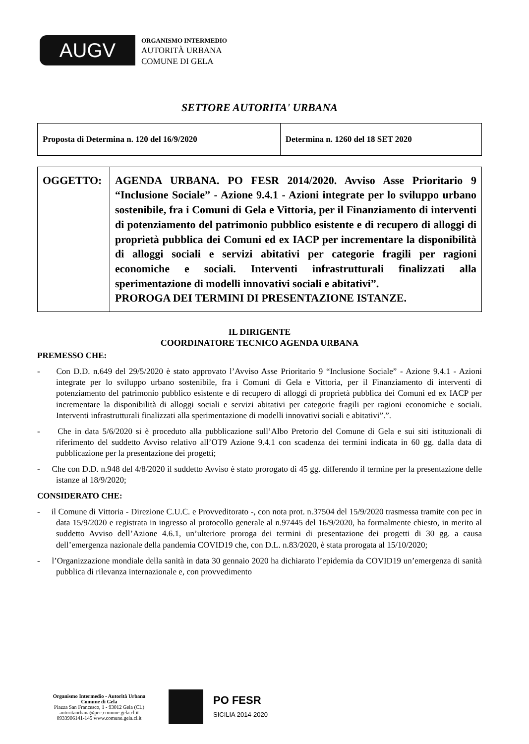AUGV
ORGANISMO INTERMEDIO
AUTORITÀ URBANA
COMUNE DI GELA
SETTORE AUTORITA' URBANA
| Proposta di Determina n. 120 del 16/9/2020 | Determina n. 1260 del 18 SET 2020 |
| OGGETTO: | AGENDA URBANA. PO FESR 2014/2020. Avviso Asse Prioritario 9 “Inclusione Sociale” - Azione 9.4.1 - Azioni integrate per lo sviluppo urbano sostenibile, fra i Comuni di Gela e Vittoria, per il Finanziamento di interventi di potenziamento del patrimonio pubblico esistente e di recupero di alloggi di proprietà pubblica dei Comuni ed ex IACP per incrementare la disponibilità di alloggi sociali e servizi abitativi per categorie fragili per ragioni economiche e sociali. Interventi infrastrutturali finalizzati alla sperimentazione di modelli innovativi sociali e abitativi”. PROROGA DEI TERMINI DI PRESENTAZIONE ISTANZE. |
IL DIRIGENTE
COORDINATORE TECNICO AGENDA URBANA
PREMESSO CHE:
- Con D.D. n.649 del 29/5/2020 è stato approvato l’Avviso Asse Prioritario 9 “Inclusione Sociale” - Azione 9.4.1 - Azioni integrate per lo sviluppo urbano sostenibile, fra i Comuni di Gela e Vittoria, per il Finanziamento di interventi di potenziamento del patrimonio pubblico esistente e di recupero di alloggi di proprietà pubblica dei Comuni ed ex IACP per incrementare la disponibilità di alloggi sociali e servizi abitativi per categorie fragili per ragioni economiche e sociali. Interventi infrastrutturali finalizzati alla sperimentazione di modelli innovativi sociali e abitativi”.”.
- Che in data 5/6/2020 si è proceduto alla pubblicazione sull’Albo Pretorio del Comune di Gela e sui siti istituzionali di riferimento del suddetto Avviso relativo all’OT9 Azione 9.4.1 con scadenza dei termini indicata in 60 gg. dalla data di pubblicazione per la presentazione dei progetti;
- Che con D.D. n.948 del 4/8/2020 il suddetto Avviso è stato prorogato di 45 gg. differendo il termine per la presentazione delle istanze al 18/9/2020;
CONSIDERATO CHE:
- il Comune di Vittoria - Direzione C.U.C. e Provveditorato -, con nota prot. n.37504 del 15/9/2020 trasmessa tramite con pec in data 15/9/2020 e registrata in ingresso al protocollo generale al n.97445 del 16/9/2020, ha formalmente chiesto, in merito al suddetto Avviso dell’Azione 4.6.1, un’ulteriore proroga dei termini di presentazione dei progetti di 30 gg. a causa dell’emergenza nazionale della pandemia COVID19 che, con D.L. n.83/2020, è stata prorogata al 15/10/2020;
- l’Organizzazione mondiale della sanità in data 30 gennaio 2020 ha dichiarato l’epidemia da COVID19 un’emergenza di sanità pubblica di rilevanza internazionale e, con provvedimento
Organismo Intermedio - Autorità Urbana
Comune di Gela
Piazza San Francesco, 1 - 93012 Gela (CL)
autoritaurbana@pec.comune.gela.cl.it
0933906141-145 www.comune.gela.cl.it
PO FESR
SICILIA 2014-2020